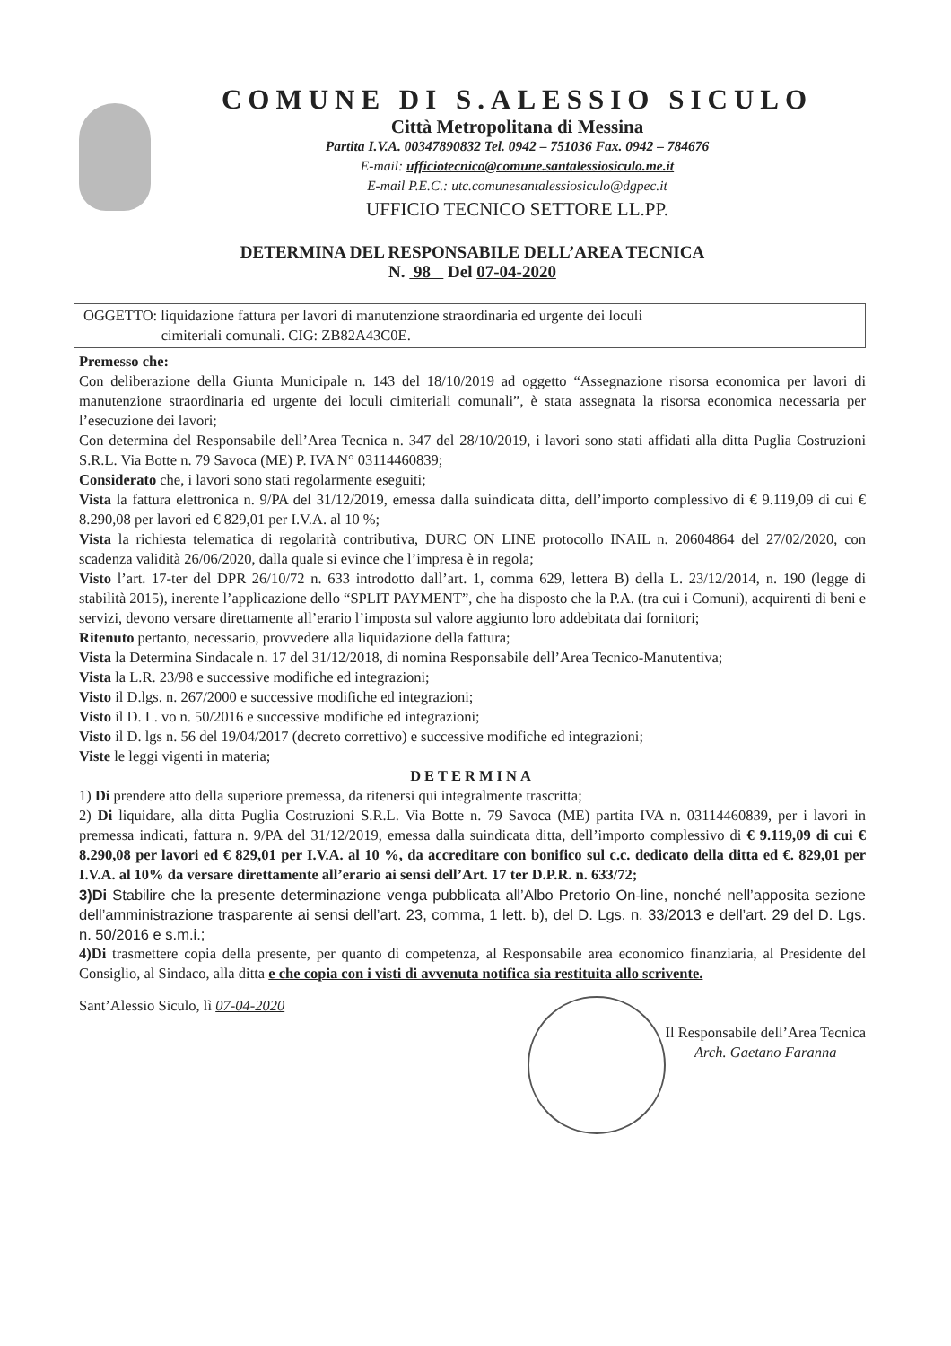COMUNE DI S.ALESSIO SICULO
Città Metropolitana di Messina
Partita I.V.A. 00347890832 Tel. 0942 – 751036 Fax. 0942 – 784676
E-mail: ufficiotecnico@comune.santalessiosiculo.me.it
E-mail P.E.C.: utc.comunesantalessiosiculo@dgpec.it
UFFICIO TECNICO SETTORE LL.PP.
DETERMINA DEL RESPONSABILE DELL’AREA TECNICA
N. 98 Del 07-04-2020
OGGETTO: liquidazione fattura per lavori di manutenzione straordinaria ed urgente dei loculi
cimiteriali comunali. CIG: ZB82A43C0E.
Premesso che:
Con deliberazione della Giunta Municipale n. 143 del 18/10/2019 ad oggetto “Assegnazione risorsa economica per lavori di manutenzione straordinaria ed urgente dei loculi cimiteriali comunali”, è stata assegnata la risorsa economica necessaria per l’esecuzione dei lavori;
Con determina del Responsabile dell’Area Tecnica n. 347 del 28/10/2019, i lavori sono stati affidati alla ditta Puglia Costruzioni S.R.L. Via Botte n. 79 Savoca (ME) P. IVA N° 03114460839;
Considerato che, i lavori sono stati regolarmente eseguiti;
Vista la fattura elettronica n. 9/PA del 31/12/2019, emessa dalla suindicata ditta, dell’importo complessivo di € 9.119,09 di cui € 8.290,08 per lavori ed € 829,01 per I.V.A. al 10 %;
Vista la richiesta telematica di regolarità contributiva, DURC ON LINE protocollo INAIL n. 20604864 del 27/02/2020, con scadenza validità 26/06/2020, dalla quale si evince che l’impresa è in regola;
Visto l’art. 17-ter del DPR 26/10/72 n. 633 introdotto dall’art. 1, comma 629, lettera B) della L. 23/12/2014, n. 190 (legge di stabilità 2015), inerente l’applicazione dello “SPLIT PAYMENT”, che ha disposto che la P.A. (tra cui i Comuni), acquirenti di beni e servizi, devono versare direttamente all’erario l’imposta sul valore aggiunto loro addebitata dai fornitori;
Ritenuto pertanto, necessario, provvedere alla liquidazione della fattura;
Vista la Determina Sindacale n. 17 del 31/12/2018, di nomina Responsabile dell’Area Tecnico-Manutentiva;
Vista la L.R. 23/98 e successive modifiche ed integrazioni;
Visto il D.lgs. n. 267/2000 e successive modifiche ed integrazioni;
Visto il D. L. vo n. 50/2016 e successive modifiche ed integrazioni;
Visto il D. lgs n. 56 del 19/04/2017 (decreto correttivo) e successive modifiche ed integrazioni;
Viste le leggi vigenti in materia;
DETERMINA
1) Di prendere atto della superiore premessa, da ritenersi qui integralmente trascritta;
2) Di liquidare, alla ditta Puglia Costruzioni S.R.L. Via Botte n. 79 Savoca (ME) partita IVA n. 03114460839, per i lavori in premessa indicati, fattura n. 9/PA del 31/12/2019, emessa dalla suindicata ditta, dell’importo complessivo di € 9.119,09 di cui € 8.290,08 per lavori ed € 829,01 per I.V.A. al 10 %, da accreditare con bonifico sul c.c. dedicato della ditta ed €. 829,01 per I.V.A. al 10% da versare direttamente all’erario ai sensi dell’Art. 17 ter D.P.R. n. 633/72;
3)Di Stabilire che la presente determinazione venga pubblicata all’Albo Pretorio On-line, nonché nell’apposita sezione dell’amministrazione trasparente ai sensi dell’art. 23, comma, 1 lett. b), del D. Lgs. n. 33/2013 e dell’art. 29 del D. Lgs. n. 50/2016 e s.m.i.;
4)Di trasmettere copia della presente, per quanto di competenza, al Responsabile area economico finanziaria, al Presidente del Consiglio, al Sindaco, alla ditta e che copia con i visti di avvenuta notifica sia restituita allo scrivente.
Sant’Alessio Siculo, lì 07-04-2020
Il Responsabile dell’Area Tecnica
Arch. Gaetano Faranna